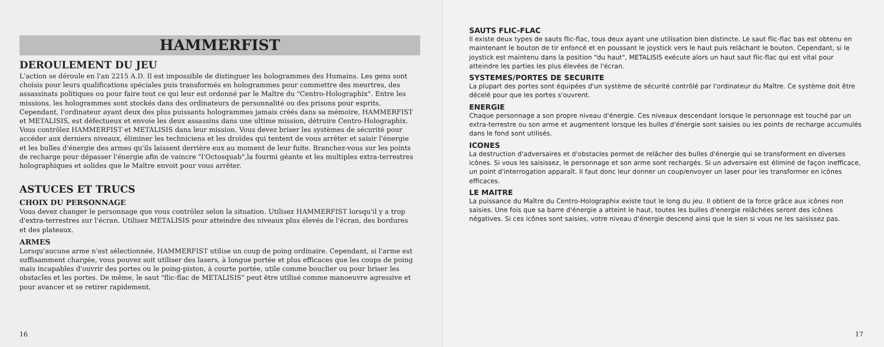HAMMERFIST
DEROULEMENT DU JEU
L'action se déroule en l'an 2215 A.D. Il est impossible de distinguer les hologrammes des Humains. Les gens sont choisis pour leurs qualifications spéciales puis transformés en hologrammes pour commettre des meurtres, des assassinats politiques ou pour faire tout ce qui leur est ordonné par le Maître du "Centro-Holographix". Entre les missions, les hologrammes sont stockés dans des ordinateurs de personnalité ou des prisons pour esprits. Cependant, l'ordinateur ayant deux des plus puissants hologrammes jamais créés dans sa mémoire, HAMMERFIST et METALISIS, est défectueux et envoie les deux assassins dans une ultime mission, détruire Centro-Holographix.
Vous contrôlez HAMMERFIST et METALISIS dans leur mission. Vous devez briser les systèmes de sécurité pour accéder aux derniers niveaux, éliminer les techniciens et les droïdes qui tentent de vous arrêter et saisir l'énergie et les bulles d'énergie des armes qu'ils laissent derrière eux au moment de leur fuite. Branchez-vous sur les points de recharge pour dépasser l'énergie afin de vaincre "l'Octosquab",la fourmi géante et les multiples extra-terrestres holographiques et solides que le Maître envoit pour vous arrêter.
ASTUCES ET TRUCS
CHOIX DU PERSONNAGE
Vous devez changer le personnage que vous contrôlez selon la situation. Utilisez HAMMERFIST lorsqu'il y a trop d'extra-terrestres sur l'écran. Utilisez METALISIS pour atteindre des niveaux plus élevés de l'écran, des bordures et des plateaux.
ARMES
Lorsqu'aucune arme n'est sélectionnée, HAMMERFIST utilise un coup de poing ordinaire. Cependant, si l'arme est suffisamment chargée, vous pouvez soit utiliser des lasers, à longue portée et plus efficaces que les coups de poing mais incapables d'ouvrir des portes ou le poing-piston, à courte portée, utile comme bouclier ou pour briser les obstacles et les portes. De même, le saut "flic-flac de METALISIS" peut être utilisé comme manoeuvre agressive et pour avancer et se retirer rapidement.
16
SAUTS FLIC-FLAC
Il existe deux types de sauts flic-flac, tous deux ayant une utilisation bien distincte. Le saut flic-flac bas est obtenu en maintenant le bouton de tir enfoncé et en poussant le joystick vers le haut puis relâchant le bouton. Cependant, si le joystick est maintenu dans la position "du haut", METALISIS exécute alors un haut saut flic-flac qui est vital pour atteindre les parties les plus élevées de l'écran.
SYSTEMES/PORTES DE SECURITE
La plupart des portes sont équipées d'un système de sécurité contrôlé par l'ordinateur du Maître. Ce système doit être décelé pour que les portes s'ouvrent.
ENERGIE
Chaque personnage a son propre niveau d'énergie. Ces niveaux descendant lorsque le personnage est touché par un extra-terrestre ou son arme et augmentent lorsque les bulles d'énergie sont saisies ou les points de recharge accumulés dans le fond sont utilisés.
ICONES
La destruction d'adversaires et d'obstacles permet de relâcher des bulles d'énergie qui se transforment en diverses icônes. Si vous les saisissez, le personnage et son arme sont rechargés. Si un adversaire est éliminé de façon inefficace, un point d'interrogation apparaît. Il faut donc leur donner un coup/envoyer un laser pour les transformer en icônes efficaces.
LE MAITRE
La puissance du Maître du Centro-Holographix existe tout le long du jeu. Il obtient de la force grâce aux icônes non saisies. Une fois que sa barre d'énergie a atteint le haut, toutes les bulles d'energie relâchées seront des icônes négatives. Si ces icônes sont saisies, votre niveau d'énergie descend ainsi que le sien si vous ne les saisissez pas.
17